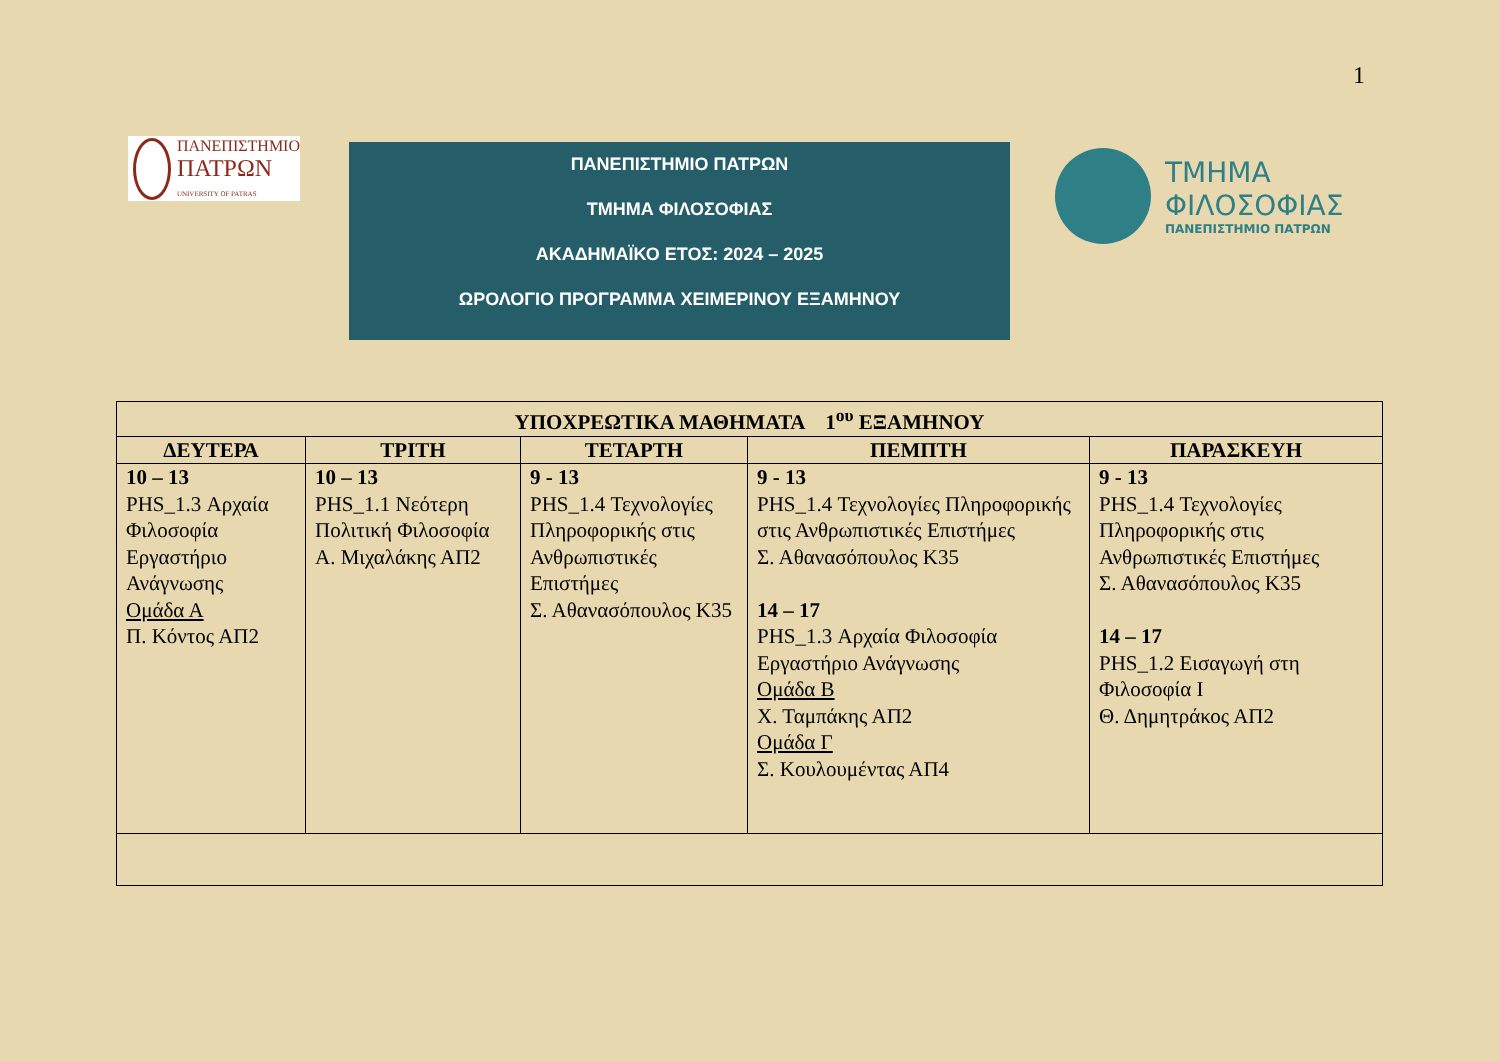1
ΠΑΝΕΠΙΣΤΗΜΙΟ
ΠΑΤΡΩΝ
UNIVERSITY OF PATRAS
ΠΑΝΕΠΙΣΤΗΜΙΟ ΠΑΤΡΩΝ
ΤΜΗΜΑ ΦΙΛΟΣΟΦΙΑΣ
ΑΚΑΔΗΜΑΪΚΟ ΕΤΟΣ: 2024 – 2025
ΩΡΟΛΟΓΙΟ ΠΡΟΓΡΑΜΜΑ ΧΕΙΜΕΡΙΝΟΥ ΕΞΑΜΗΝΟΥ
ΤΜΗΜΑ
ΦΙΛΟΣΟΦΙΑΣ
ΠΑΝΕΠΙΣΤΗΜΙΟ ΠΑΤΡΩΝ
| ΥΠΟΧΡΕΩΤΙΚΑ ΜΑΘΗΜΑΤΑ 1<sup>ου</sup> ΕΞΑΜΗΝΟΥ | | | | |
| --- | --- | --- | --- | --- |
| ΔΕΥΤΕΡΑ | ΤΡΙΤΗ | ΤΕΤΑΡΤΗ | ΠΕΜΠΤΗ | ΠΑΡΑΣΚΕΥΗ |
| 10 – 13 PHS_1.3 Αρχαία Φιλοσοφία Εργαστήριο Ανάγνωσης Ομάδα Α Π. Κόντος ΑΠ2 | 10 – 13 PHS_1.1 Νεότερη Πολιτική Φιλοσοφία Α. Μιχαλάκης ΑΠ2 | 9 - 13 PHS_1.4 Τεχνολογίες Πληροφορικής στις Ανθρωπιστικές Επιστήμες Σ. Αθανασόπουλος Κ35 | 9 - 13 PHS_1.4 Τεχνολογίες Πληροφορικής στις Ανθρωπιστικές Επιστήμες Σ. Αθανασόπουλος Κ35 14 – 17 PHS_1.3 Αρχαία Φιλοσοφία Εργαστήριο Ανάγνωσης Ομάδα Β Χ. Ταμπάκης ΑΠ2 Ομάδα Γ Σ. Κουλουμέντας ΑΠ4 | 9 - 13 PHS_1.4 Τεχνολογίες Πληροφορικής στις Ανθρωπιστικές Επιστήμες Σ. Αθανασόπουλος Κ35 14 – 17 PHS_1.2 Εισαγωγή στη Φιλοσοφία Ι Θ. Δημητράκος ΑΠ2 |